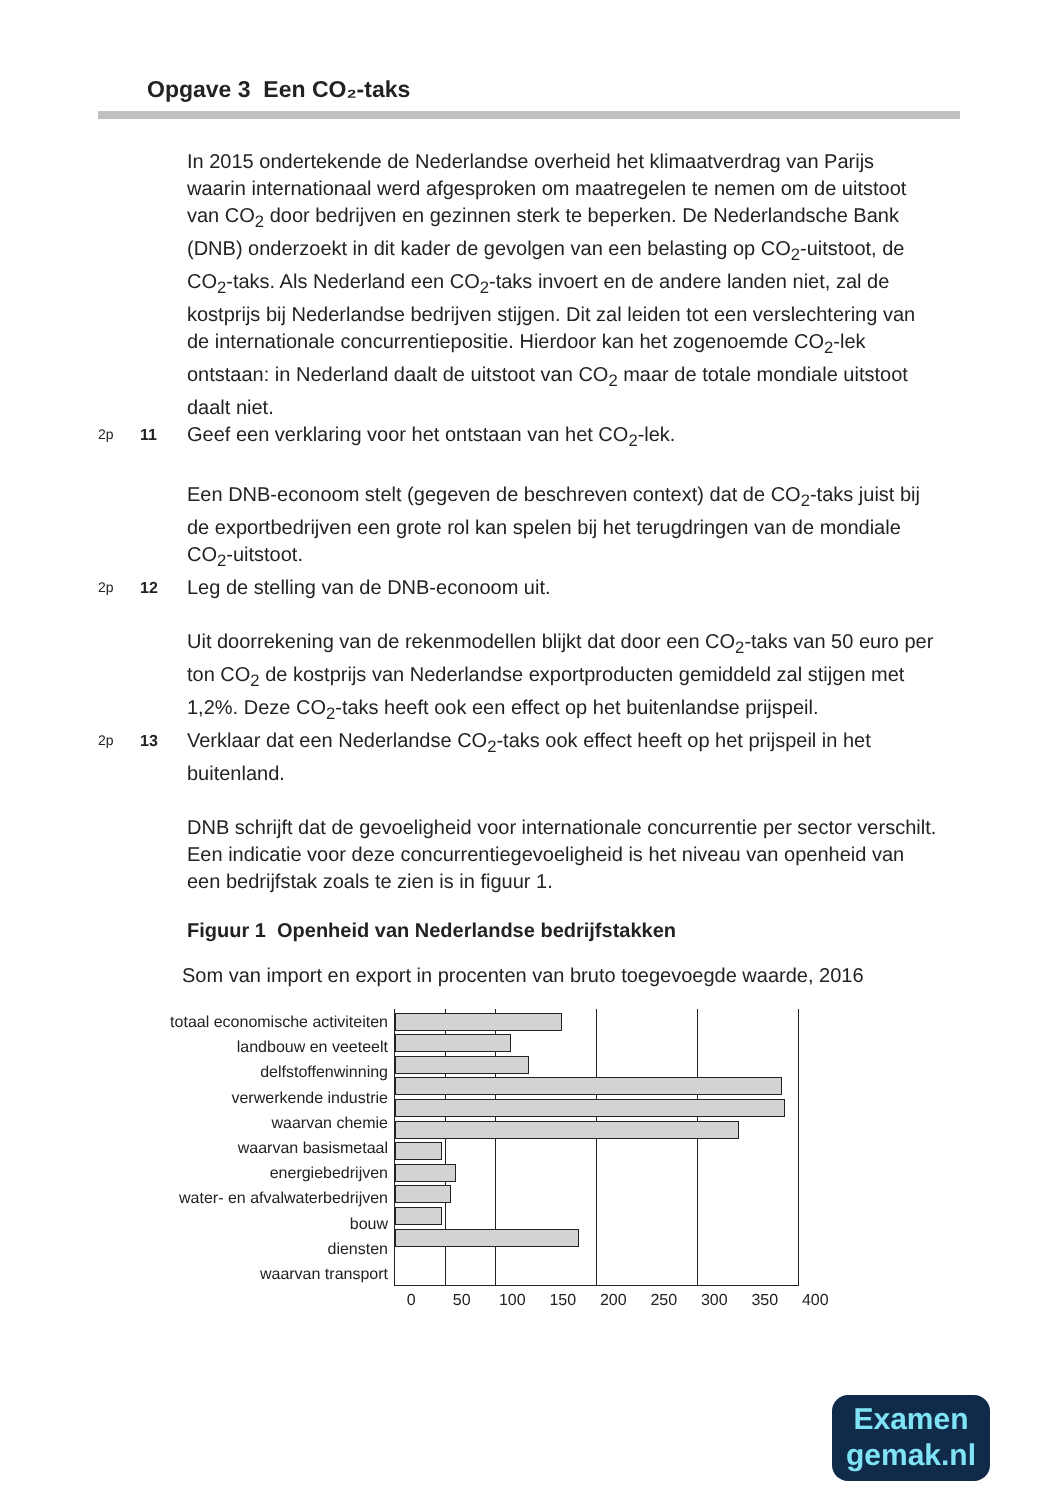Opgave 3 Een CO₂-taks
In 2015 ondertekende de Nederlandse overheid het klimaatverdrag van Parijs waarin internationaal werd afgesproken om maatregelen te nemen om de uitstoot van CO<sub>2</sub> door bedrijven en gezinnen sterk te beperken. De Nederlandsche Bank (DNB) onderzoekt in dit kader de gevolgen van een belasting op CO<sub>2</sub>-uitstoot, de CO<sub>2</sub>-taks. Als Nederland een CO<sub>2</sub>-taks invoert en de andere landen niet, zal de kostprijs bij Nederlandse bedrijven stijgen. Dit zal leiden tot een verslechtering van de internationale concurrentiepositie. Hierdoor kan het zogenoemde CO<sub>2</sub>-lek ontstaan: in Nederland daalt de uitstoot van CO<sub>2</sub> maar de totale mondiale uitstoot daalt niet.
2p 11 Geef een verklaring voor het ontstaan van het CO<sub>2</sub>-lek.
Een DNB-econoom stelt (gegeven de beschreven context) dat de CO<sub>2</sub>-taks juist bij de exportbedrijven een grote rol kan spelen bij het terugdringen van de mondiale CO<sub>2</sub>-uitstoot.
2p 12 Leg de stelling van de DNB-econoom uit.
Uit doorrekening van de rekenmodellen blijkt dat door een CO<sub>2</sub>-taks van 50 euro per ton CO<sub>2</sub> de kostprijs van Nederlandse exportproducten gemiddeld zal stijgen met 1,2%. Deze CO<sub>2</sub>-taks heeft ook een effect op het buitenlandse prijspeil.
2p 13 Verklaar dat een Nederlandse CO<sub>2</sub>-taks ook effect heeft op het prijspeil in het buitenland.
DNB schrijft dat de gevoeligheid voor internationale concurrentie per sector verschilt. Een indicatie voor deze concurrentiegevoeligheid is het niveau van openheid van een bedrijfstak zoals te zien is in figuur 1.
Figuur 1 Openheid van Nederlandse bedrijfstakken
Som van import en export in procenten van bruto toegevoegde waarde, 2016
totaal economische activiteiten
landbouw en veeteelt
delfstoffenwinning
verwerkende industrie
waarvan chemie
waarvan basismetaal
energiebedrijven
water- en afvalwaterbedrijven
bouw
diensten
waarvan transport
0 50 100 150 200 250 300 350 400
Examen
gemak.nl